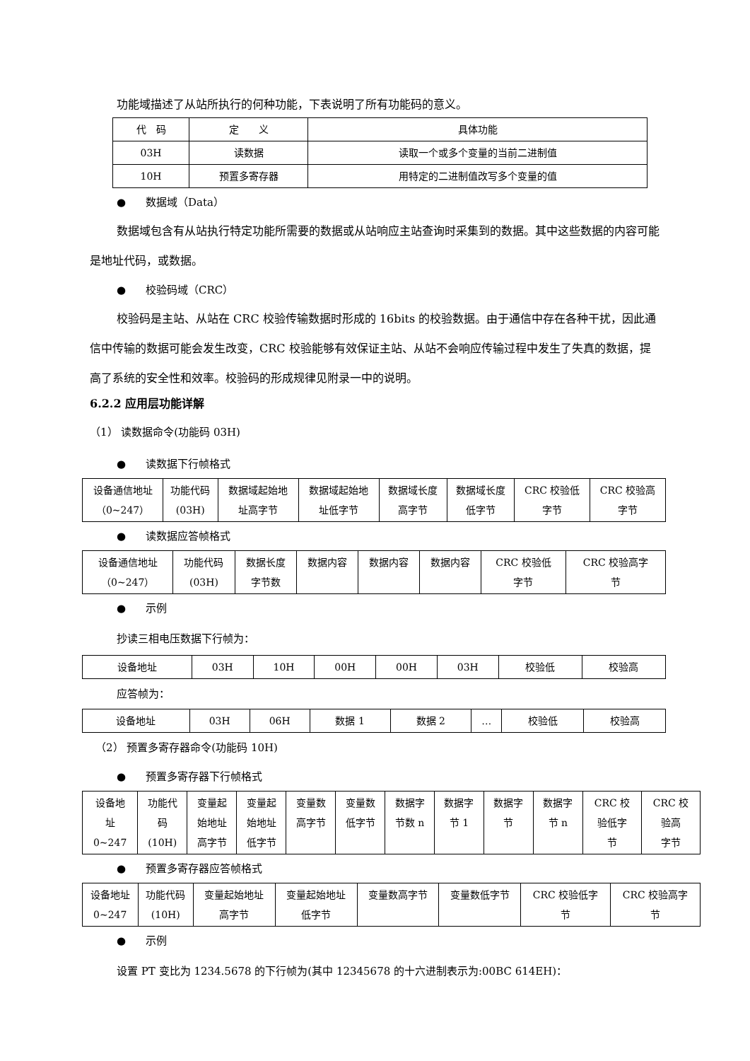功能域描述了从站所执行的何种功能，下表说明了所有功能码的意义。
| 代 码 | 定 义 | 具体功能 |
| 03H | 读数据 | 读取一个或多个变量的当前二进制值 |
| 10H | 预置多寄存器 | 用特定的二进制值改写多个变量的值 |
● 数据域（Data）
数据域包含有从站执行特定功能所需要的数据或从站响应主站查询时采集到的数据。其中这些数据的内容可能是地址代码，或数据。
● 校验码域（CRC）
校验码是主站、从站在 CRC 校验传输数据时形成的 16bits 的校验数据。由于通信中存在各种干扰，因此通信中传输的数据可能会发生改变，CRC 校验能够有效保证主站、从站不会响应传输过程中发生了失真的数据，提高了系统的安全性和效率。校验码的形成规律见附录一中的说明。
6.2.2 应用层功能详解
（1） 读数据命令(功能码 03H)
● 读数据下行帧格式
| 设备通信地址 （0~247） | 功能代码 (03H) | 数据域起始地 址高字节 | 数据域起始地 址低字节 | 数据域长度 高字节 | 数据域长度 低字节 | CRC 校验低 字节 | CRC 校验高 字节 |
● 读数据应答帧格式
| 设备通信地址 （0~247） | 功能代码 (03H) | 数据长度 字节数 | 数据内容 | 数据内容 | 数据内容 | CRC 校验低 字节 | CRC 校验高字 节 |
● 示例
抄读三相电压数据下行帧为：
| 设备地址 | 03H | 10H | 00H | 00H | 03H | 校验低 | 校验高 |
应答帧为：
| 设备地址 | 03H | 06H | 数据 1 | 数据 2 | … | 校验低 | 校验高 |
（2） 预置多寄存器命令(功能码 10H)
● 预置多寄存器下行帧格式
| 设备地 址 0~247 | 功能代 码 (10H) | 变量起 始地址 高字节 | 变量起 始地址 低字节 | 变量数 高字节 | 变量数 低字节 | 数据字 节数 n | 数据字 节 1 | 数据字 节 | 数据字 节 n | CRC 校 验低字 节 | CRC 校 验高 字节 |
● 预置多寄存器应答帧格式
| 设备地址 0~247 | 功能代码 (10H) | 变量起始地址 高字节 | 变量起始地址 低字节 | 变量数高字节 | 变量数低字节 | CRC 校验低字 节 | CRC 校验高字 节 |
● 示例
设置 PT 变比为 1234.5678 的下行帧为(其中 12345678 的十六进制表示为:00BC 614EH)：